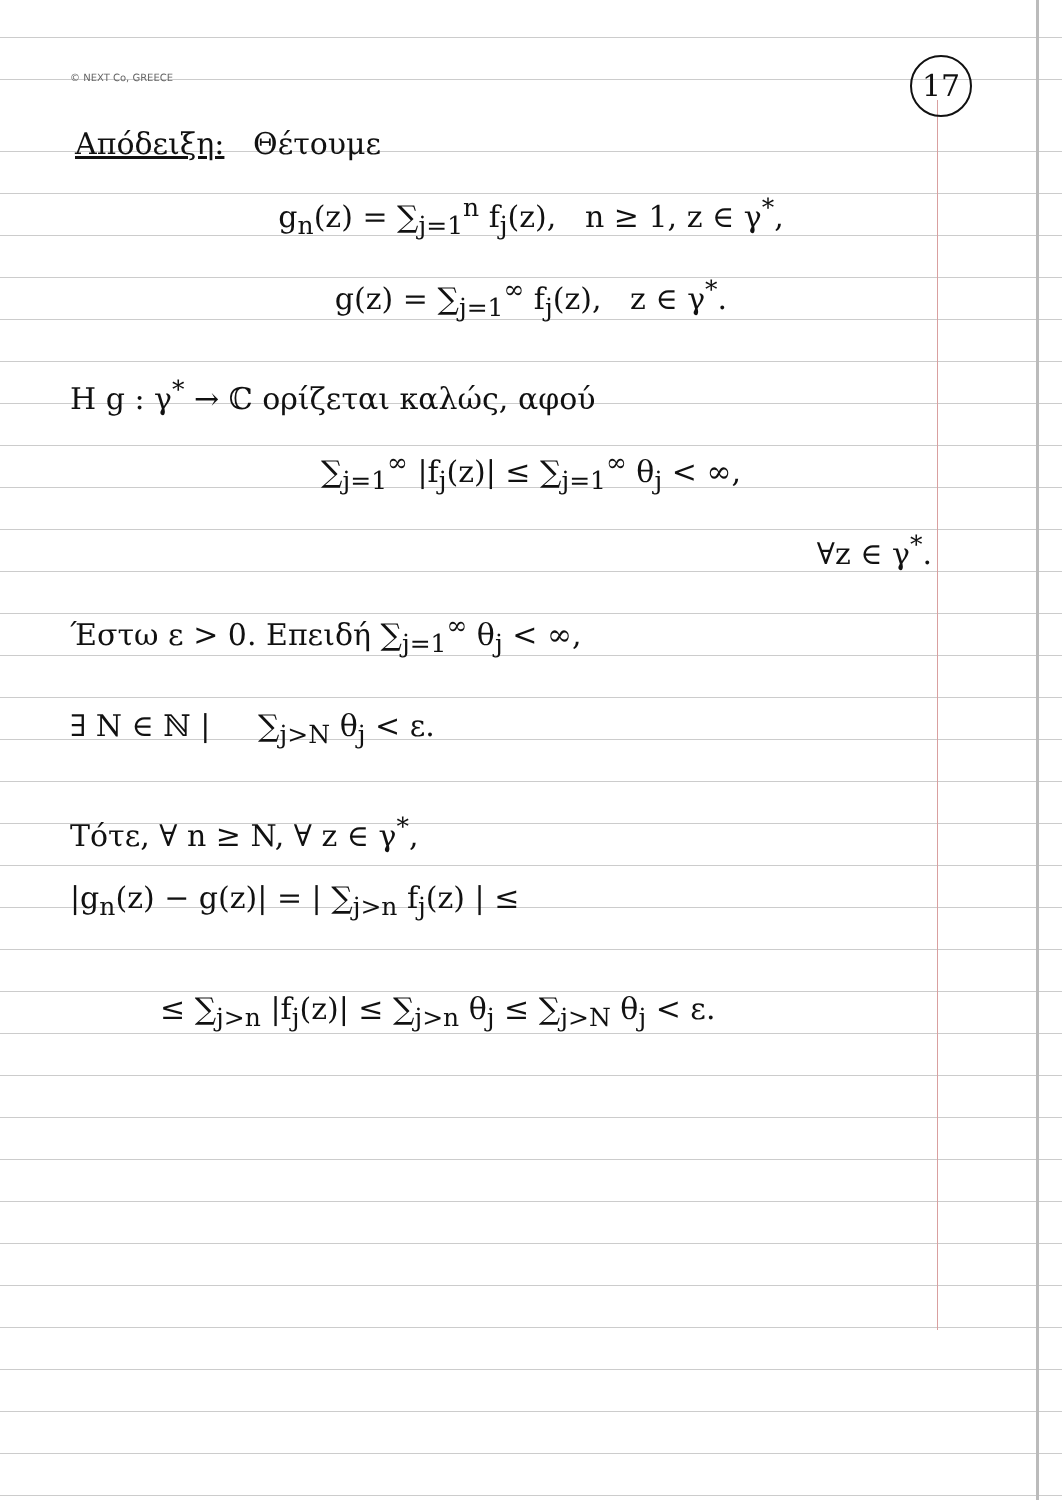© NEXT Co, GREECE
17
Απόδειξη: Θέτουμε
g<sub>n</sub>(z) = ∑<sub>j=1</sub><sup>n</sup> f<sub>j</sub>(z), n ≥ 1, z ∈ γ<sup>*</sup>,
g(z) = ∑<sub>j=1</sub><sup>∞</sup> f<sub>j</sub>(z), z ∈ γ<sup>*</sup>.
Η g : γ<sup>*</sup> → ℂ ορίζεται καλώς, αφού
∑<sub>j=1</sub><sup>∞</sup> |f<sub>j</sub>(z)| ≤ ∑<sub>j=1</sub><sup>∞</sup> θ<sub>j</sub> < ∞,
∀z ∈ γ<sup>*</sup>.
Έστω ε > 0. Επειδή ∑<sub>j=1</sub><sup>∞</sup> θ<sub>j</sub> < ∞,
∃ N ∈ ℕ | ∑<sub>j>N</sub> θ<sub>j</sub> < ε.
Τότε, ∀ n ≥ N, ∀ z ∈ γ<sup>*</sup>,
|g<sub>n</sub>(z) − g(z)| = | ∑<sub>j>n</sub> f<sub>j</sub>(z) | ≤
≤ ∑<sub>j>n</sub> |f<sub>j</sub>(z)| ≤ ∑<sub>j>n</sub> θ<sub>j</sub> ≤ ∑<sub>j>N</sub> θ<sub>j</sub> < ε.